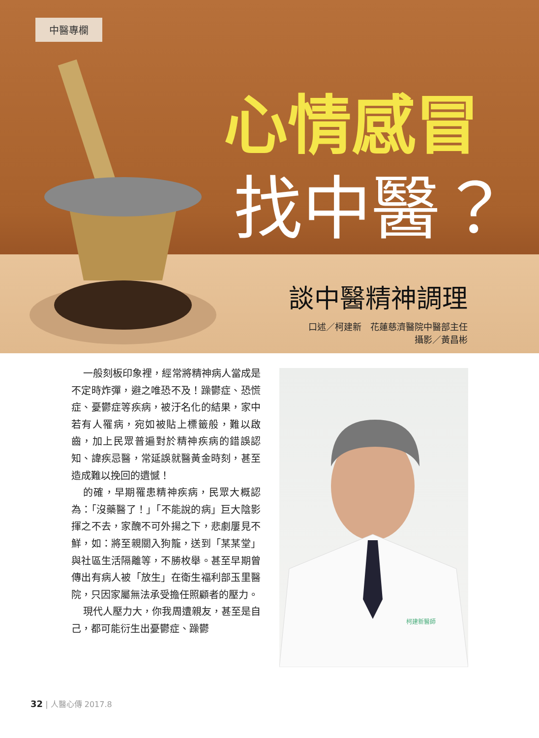中醫專欄
心情感冒
找中醫？
談中醫精神調理
口述／柯建新　花蓮慈濟醫院中醫部主任
攝影／黃昌彬
一般刻板印象裡，經常將精神病人當成是不定時炸彈，避之唯恐不及！躁鬱症、恐慌症、憂鬱症等疾病，被汙名化的結果，家中若有人罹病，宛如被貼上標籤般，難以啟齒，加上民眾普遍對於精神疾病的錯誤認知、諱疾忌醫，常延誤就醫黃金時刻，甚至造成難以挽回的遺憾！
的確，早期罹患精神疾病，民眾大概認為：「沒藥醫了！」「不能說的病」巨大陰影揮之不去，家醜不可外揚之下，悲劇屢見不鮮，如：將至親關入狗籠，送到「某某堂」與社區生活隔離等，不勝枚舉。甚至早期曾傳出有病人被「放生」在衛生福利部玉里醫院，只因家屬無法承受擔任照顧者的壓力。
現代人壓力大，你我周遭親友，甚至是自己，都可能衍生出憂鬱症、躁鬱
柯建新醫師
32 | 人醫心傳 2017.8